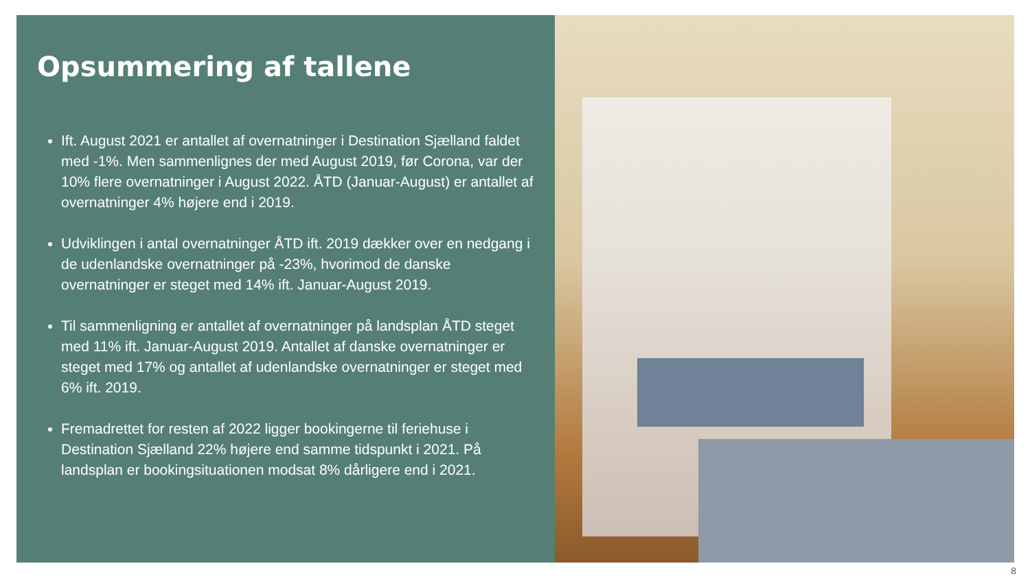Opsummering af tallene
Ift. August 2021 er antallet af overnatninger i Destination Sjælland faldet med -1%. Men sammenlignes der med August 2019, før Corona, var der 10% flere overnatninger i August 2022. ÅTD (Januar-August) er antallet af overnatninger 4% højere end i 2019.
Udviklingen i antal overnatninger ÅTD ift. 2019 dækker over en nedgang i de udenlandske overnatninger på -23%, hvorimod de danske overnatninger er steget med 14% ift. Januar-August 2019.
Til sammenligning er antallet af overnatninger på landsplan ÅTD steget med 11% ift. Januar-August 2019. Antallet af danske overnatninger er steget med 17% og antallet af udenlandske overnatninger er steget med 6% ift. 2019.
Fremadrettet for resten af 2022 ligger bookingerne til feriehuse i Destination Sjælland 22% højere end samme tidspunkt i 2021. På landsplan er bookingsituationen modsat 8% dårligere end i 2021.
8